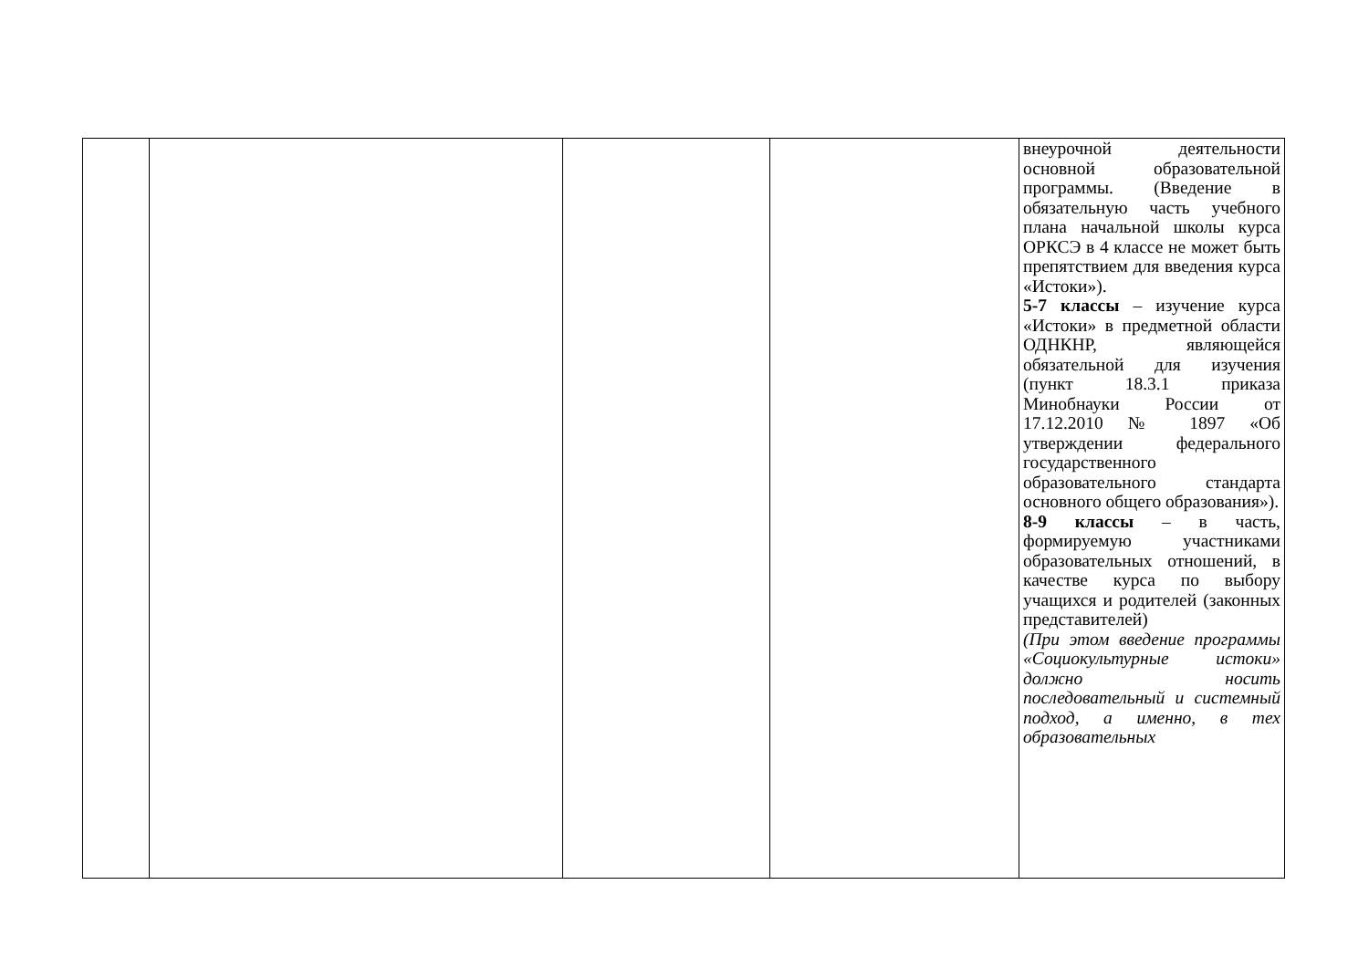| | | | | внеурочной деятельности основной образовательной программы. (Введение в обязательную часть учебного плана начальной школы курса ОРКСЭ в 4 классе не может быть препятствием для введения курса «Истоки»). 5-7 классы – изучение курса «Истоки» в предметной области ОДНКНР, являющейся обязательной для изучения (пункт 18.3.1 приказа Минобнауки России от 17.12.2010 № 1897 «Об утверждении федерального государственного образовательного стандарта основного общего образования»). 8-9 классы – в часть, формируемую участниками образовательных отношений, в качестве курса по выбору учащихся и родителей (законных представителей) (При этом введение программы «Социокультурные истоки» должно носить последовательный и системный подход, а именно, в тех образовательных |